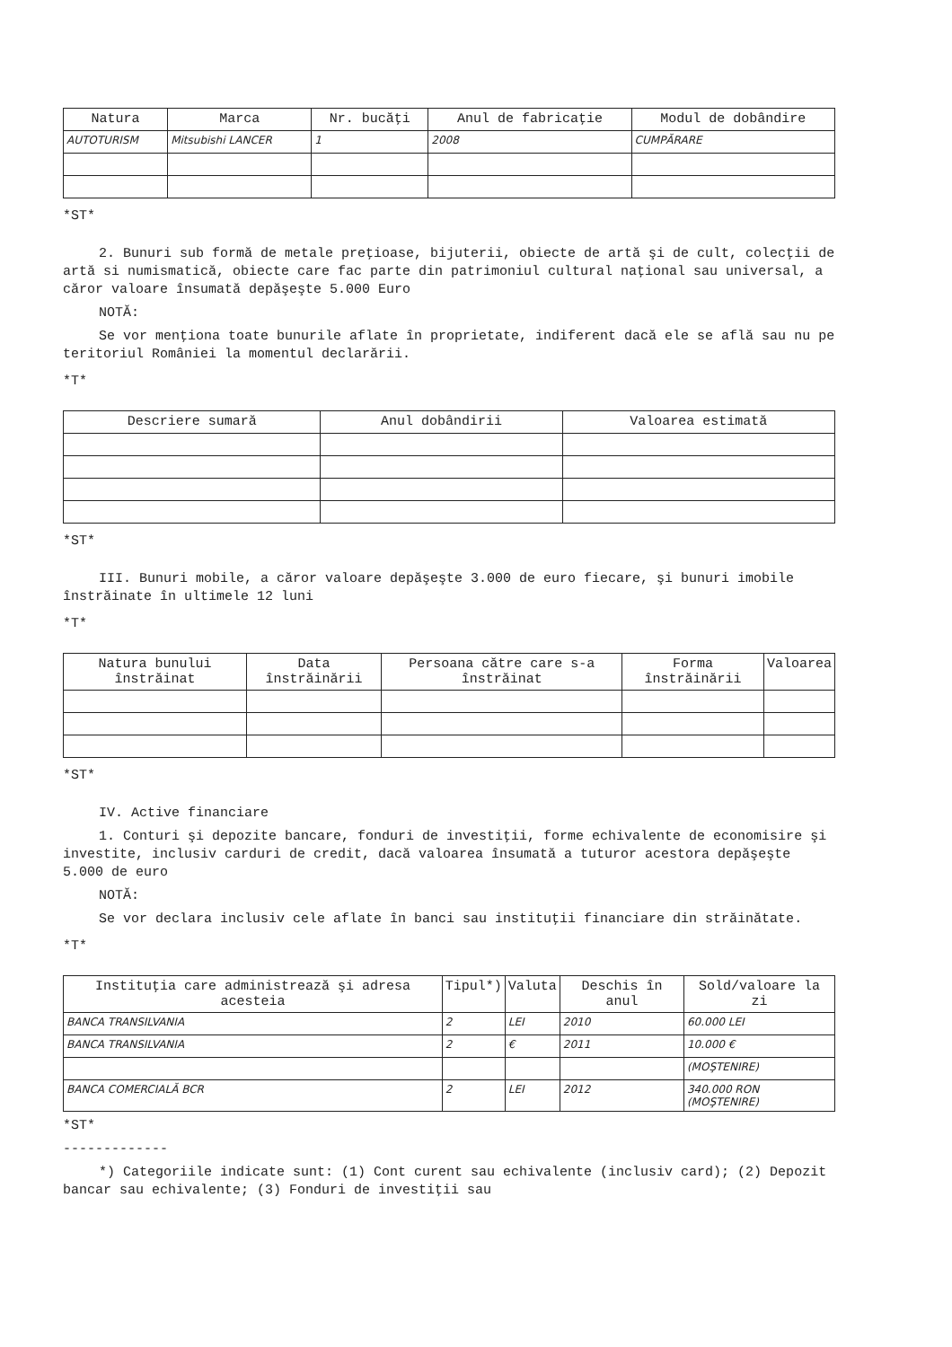| Natura | Marca | Nr. bucăţi | Anul de fabricaţie | Modul de dobândire |
| --- | --- | --- | --- | --- |
| AUTOTURISM | Mitsubishi LANCER | 1 | 2008 | CUMPĂRARE |
*ST*
2. Bunuri sub formă de metale preţioase, bijuterii, obiecte de artă şi de cult, colecţii de artă si numismatică, obiecte care fac parte din patrimoniul cultural naţional sau universal, a căror valoare însumată depăşeşte 5.000 Euro
NOTĂ:
Se vor menţiona toate bunurile aflate în proprietate, indiferent dacă ele se află sau nu pe teritoriul României la momentul declarării.
*T*
| Descriere sumară | Anul dobândirii | Valoarea estimată |
| --- | --- | --- |
*ST*
III. Bunuri mobile, a căror valoare depăşeşte 3.000 de euro fiecare, şi bunuri imobile înstrăinate în ultimele 12 luni
*T*
| Natura bunului înstrăinat | Data înstrăinării | Persoana către care s-a înstrăinat | Forma înstrăinării | Valoarea |
| --- | --- | --- | --- | --- |
*ST*
IV. Active financiare
1. Conturi şi depozite bancare, fonduri de investiţii, forme echivalente de economisire şi investite, inclusiv carduri de credit, dacă valoarea însumată a tuturor acestora depăşeşte 5.000 de euro
NOTĂ:
Se vor declara inclusiv cele aflate în banci sau instituţii financiare din străinătate.
*T*
| Instituţia care administrează şi adresa acesteia | Tipul*) | Valuta | Deschis în anul | Sold/valoare la zi |
| --- | --- | --- | --- | --- |
| BANCA TRANSILVANIA | 2 | LEI | 2010 | 60.000 LEI |
| BANCA TRANSILVANIA | 2 | € | 2011 | 10.000 € |
| | | | | (MOŞTENIRE) |
| BANCA COMERCIALĂ BCR | 2 | LEI | 2012 | 340.000 RON (MOŞTENIRE) |
*ST*
-------------
*) Categoriile indicate sunt: (1) Cont curent sau echivalente (inclusiv card); (2) Depozit bancar sau echivalente; (3) Fonduri de investiţii sau